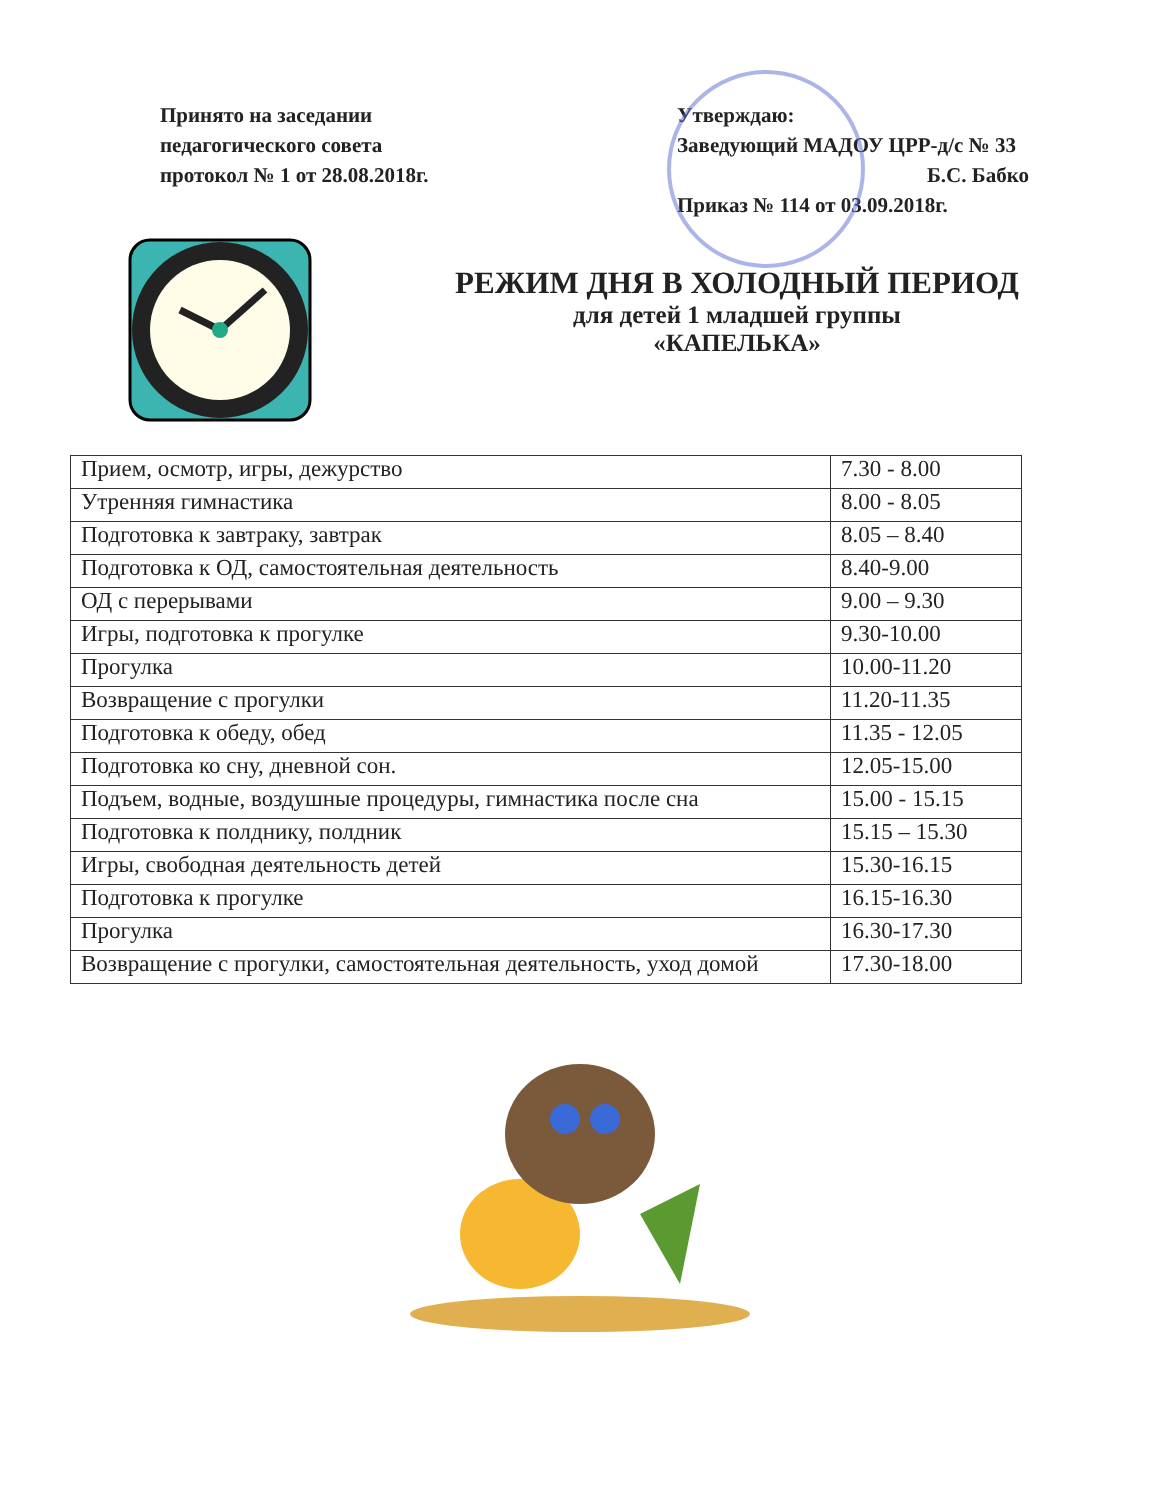Принято на заседании
педагогического совета
протокол № 1 от 28.08.2018г.
Утверждаю:
Заведующий МАДОУ ЦРР-д/с № 33
Б.С. Бабко
Приказ № 114 от 03.09.2018г.
РЕЖИМ ДНЯ В ХОЛОДНЫЙ ПЕРИОД
для детей 1 младшей группы
«КАПЕЛЬКА»
| Прием, осмотр, игры, дежурство | 7.30 - 8.00 |
| Утренняя гимнастика | 8.00 - 8.05 |
| Подготовка к завтраку, завтрак | 8.05 – 8.40 |
| Подготовка к ОД, самостоятельная деятельность | 8.40-9.00 |
| ОД с перерывами | 9.00 – 9.30 |
| Игры, подготовка к прогулке | 9.30-10.00 |
| Прогулка | 10.00-11.20 |
| Возвращение с прогулки | 11.20-11.35 |
| Подготовка к обеду, обед | 11.35 - 12.05 |
| Подготовка ко сну, дневной сон. | 12.05-15.00 |
| Подъем, водные, воздушные процедуры, гимнастика после сна | 15.00 - 15.15 |
| Подготовка к полднику, полдник | 15.15 – 15.30 |
| Игры, свободная деятельность детей | 15.30-16.15 |
| Подготовка к прогулке | 16.15-16.30 |
| Прогулка | 16.30-17.30 |
| Возвращение с прогулки, самостоятельная деятельность, уход домой | 17.30-18.00 |